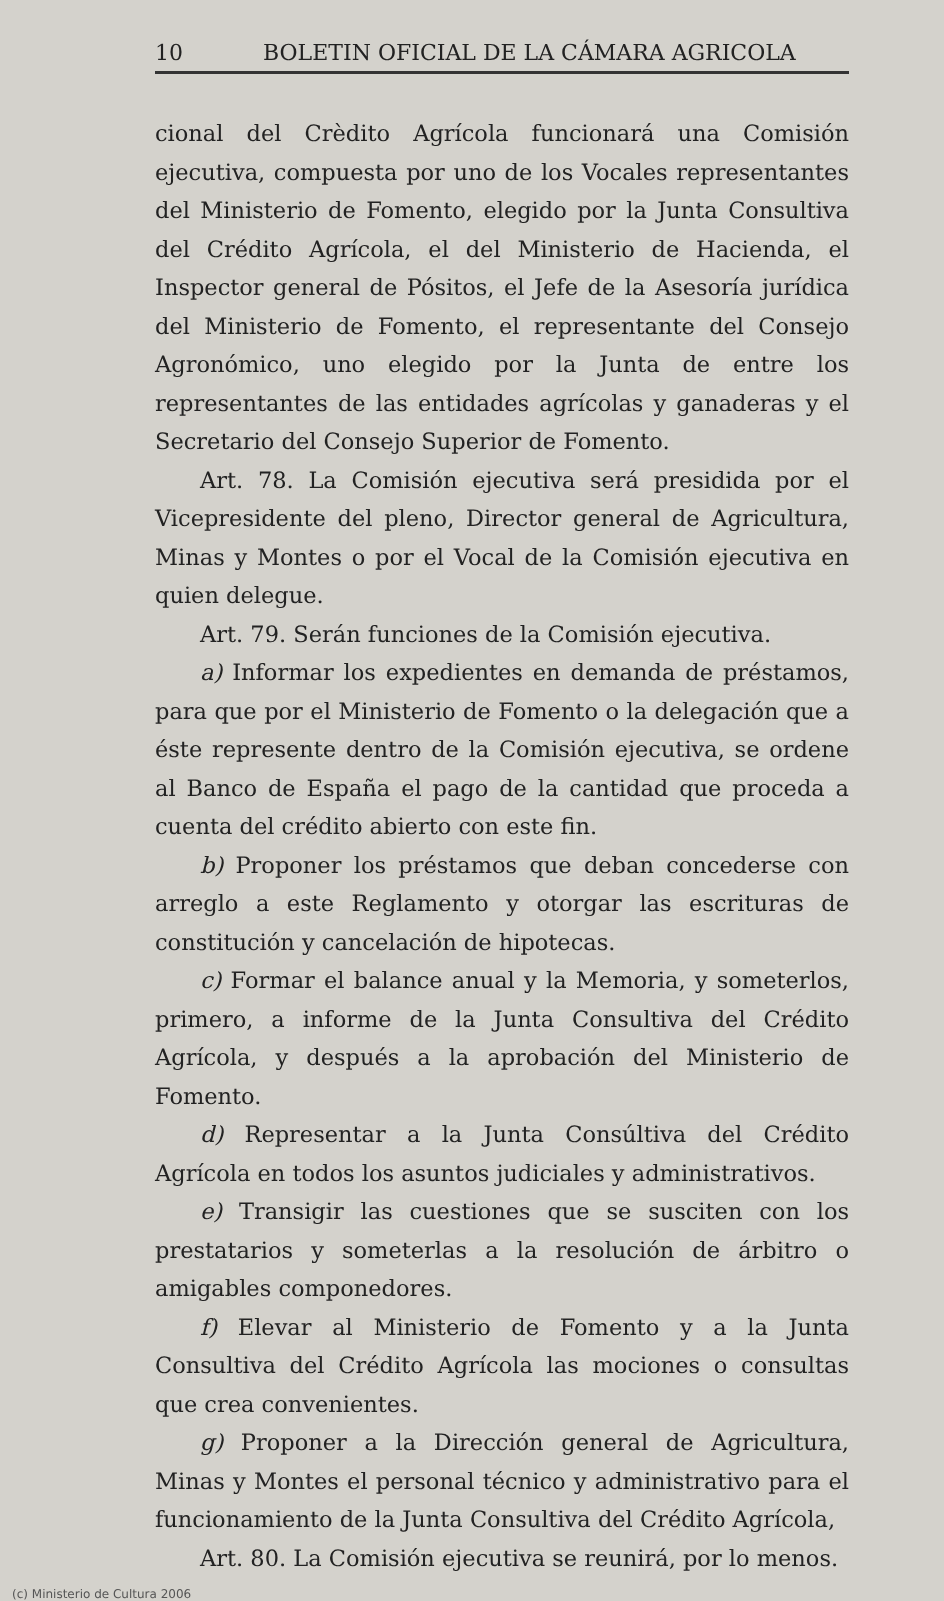10 BOLETIN OFICIAL DE LA CÁMARA AGRICOLA
cional del Crèdito Agrícola funcionará una Comisión ejecutiva, compuesta por uno de los Vocales representantes del Ministerio de Fomento, elegido por la Junta Consultiva del Crédito Agrícola, el del Ministerio de Hacienda, el Inspector general de Pósitos, el Jefe de la Asesoría jurídica del Ministerio de Fomento, el representante del Consejo Agronómico, uno elegido por la Junta de entre los representantes de las entidades agrícolas y ganaderas y el Secretario del Consejo Superior de Fomento.
Art. 78. La Comisión ejecutiva será presidida por el Vicepresidente del pleno, Director general de Agricultura, Minas y Montes o por el Vocal de la Comisión ejecutiva en quien delegue.
Art. 79. Serán funciones de la Comisión ejecutiva.
a) Informar los expedientes en demanda de préstamos, para que por el Ministerio de Fomento o la delegación que a éste represente dentro de la Comisión ejecutiva, se ordene al Banco de España el pago de la cantidad que proceda a cuenta del crédito abierto con este fin.
b) Proponer los préstamos que deban concederse con arreglo a este Reglamento y otorgar las escrituras de constitución y cancelación de hipotecas.
c) Formar el balance anual y la Memoria, y someterlos, primero, a informe de la Junta Consultiva del Crédito Agrícola, y después a la aprobación del Ministerio de Fomento.
d) Representar a la Junta Consúltiva del Crédito Agrícola en todos los asuntos judiciales y administrativos.
e) Transigir las cuestiones que se susciten con los prestatarios y someterlas a la resolución de árbitro o amigables componedores.
f) Elevar al Ministerio de Fomento y a la Junta Consultiva del Crédito Agrícola las mociones o consultas que crea convenientes.
g) Proponer a la Dirección general de Agricultura, Minas y Montes el personal técnico y administrativo para el funcionamiento de la Junta Consultiva del Crédito Agrícola,
Art. 80. La Comisión ejecutiva se reunirá, por lo menos.
(c) Ministerio de Cultura 2006